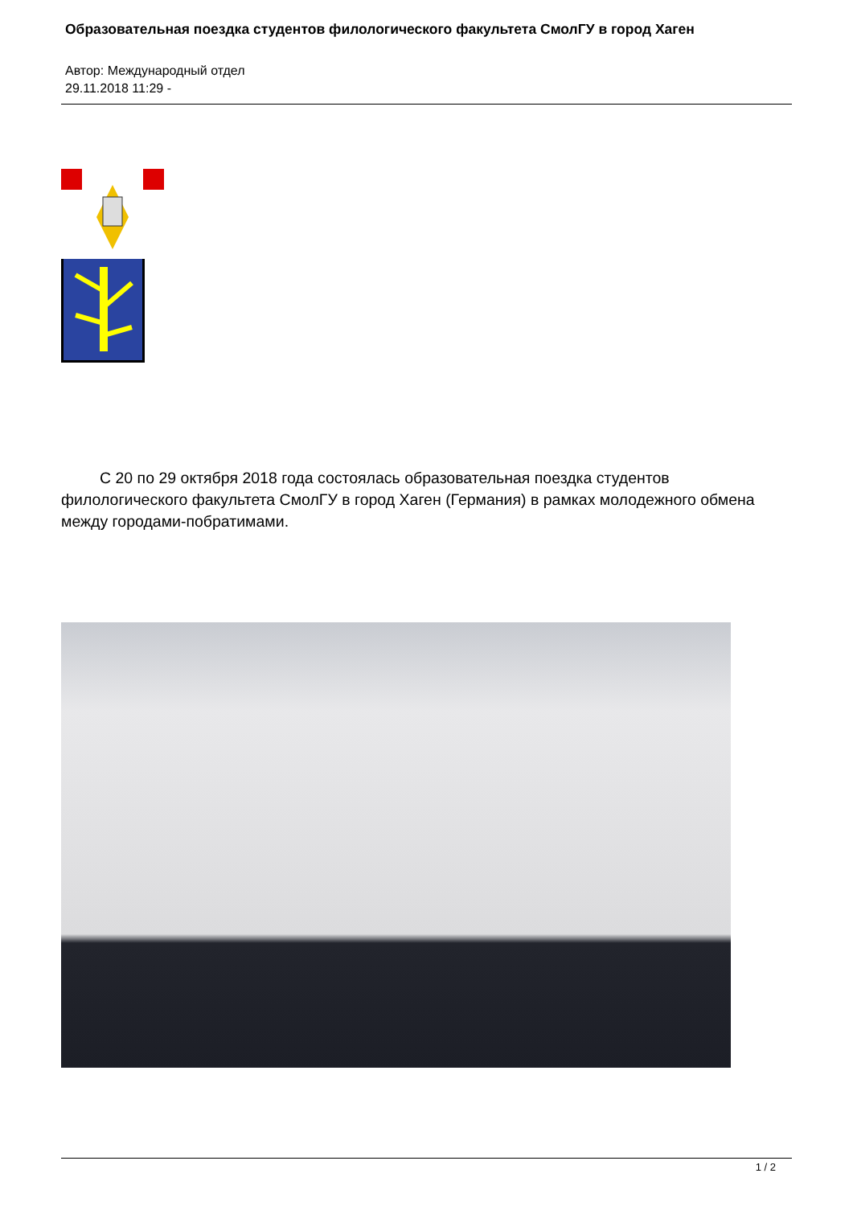Образовательная поездка студентов филологического факультета СмолГУ в город Хаген
Автор: Международный отдел
29.11.2018 11:29 -
С 20 по 29 октября 2018 года состоялась образовательная поездка студентов филологического факультета СмолГУ в город Хаген (Германия) в рамках молодежного обмена между городами-побратимами.
1 / 2